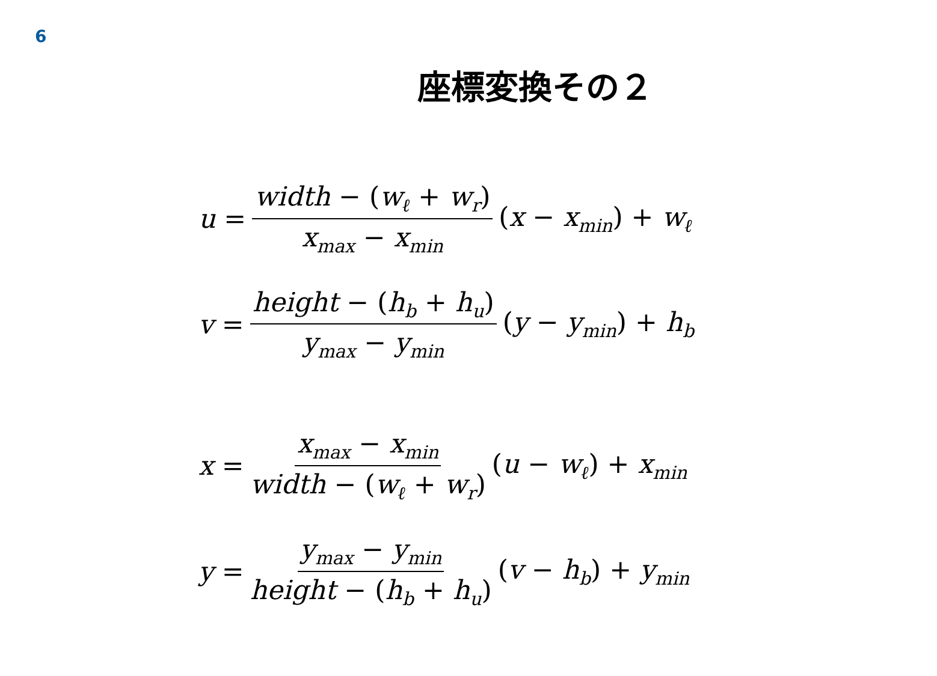6
座標変換その２
u = width − (w<sub>ℓ</sub> + w<sub>r</sub>) x<sub>max</sub> − x<sub>min</sub> (x − x<sub>min</sub>) + w<sub>ℓ</sub>
v = height − (h<sub>b</sub> + h<sub>u</sub>) y<sub>max</sub> − y<sub>min</sub> (y − y<sub>min</sub>) + h<sub>b</sub>
x = x<sub>max</sub> − x<sub>min</sub> width − (w<sub>ℓ</sub> + w<sub>r</sub>) (u − w<sub>ℓ</sub>) + x<sub>min</sub>
y = y<sub>max</sub> − y<sub>min</sub> height − (h<sub>b</sub> + h<sub>u</sub>) (v − h<sub>b</sub>) + y<sub>min</sub>